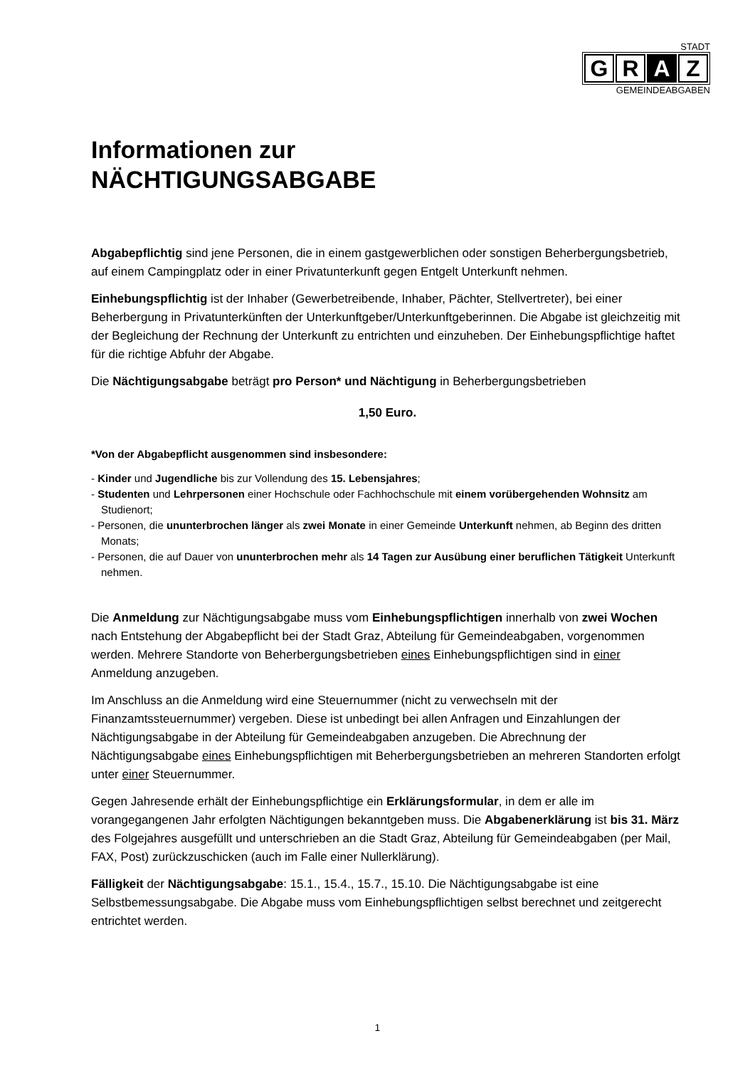STADT
G R A Z
GEMEINDEABGABEN
Informationen zur
NÄCHTIGUNGSABGABE
Abgabepflichtig sind jene Personen, die in einem gastgewerblichen oder sonstigen Beherbergungsbetrieb, auf einem Campingplatz oder in einer Privatunterkunft gegen Entgelt Unterkunft nehmen.
Einhebungspflichtig ist der Inhaber (Gewerbetreibende, Inhaber, Pächter, Stellvertreter), bei einer Beherbergung in Privatunterkünften der Unterkunftgeber/Unterkunftgeberinnen. Die Abgabe ist gleichzeitig mit der Begleichung der Rechnung der Unterkunft zu entrichten und einzuheben. Der Einhebungspflichtige haftet für die richtige Abfuhr der Abgabe.
Die Nächtigungsabgabe beträgt pro Person* und Nächtigung in Beherbergungsbetrieben
1,50 Euro.
*Von der Abgabepflicht ausgenommen sind insbesondere:
- Kinder und Jugendliche bis zur Vollendung des 15. Lebensjahres;
- Studenten und Lehrpersonen einer Hochschule oder Fachhochschule mit einem vorübergehenden Wohnsitz am Studienort;
- Personen, die ununterbrochen länger als zwei Monate in einer Gemeinde Unterkunft nehmen, ab Beginn des dritten Monats;
- Personen, die auf Dauer von ununterbrochen mehr als 14 Tagen zur Ausübung einer beruflichen Tätigkeit Unterkunft nehmen.
Die Anmeldung zur Nächtigungsabgabe muss vom Einhebungspflichtigen innerhalb von zwei Wochen nach Entstehung der Abgabepflicht bei der Stadt Graz, Abteilung für Gemeindeabgaben, vorgenommen werden. Mehrere Standorte von Beherbergungsbetrieben eines Einhebungspflichtigen sind in einer Anmeldung anzugeben.
Im Anschluss an die Anmeldung wird eine Steuernummer (nicht zu verwechseln mit der Finanzamtssteuernummer) vergeben. Diese ist unbedingt bei allen Anfragen und Einzahlungen der Nächtigungsabgabe in der Abteilung für Gemeindeabgaben anzugeben. Die Abrechnung der Nächtigungsabgabe eines Einhebungspflichtigen mit Beherbergungsbetrieben an mehreren Standorten erfolgt unter einer Steuernummer.
Gegen Jahresende erhält der Einhebungspflichtige ein Erklärungsformular, in dem er alle im vorangegangenen Jahr erfolgten Nächtigungen bekanntgeben muss. Die Abgabenerklärung ist bis 31. März des Folgejahres ausgefüllt und unterschrieben an die Stadt Graz, Abteilung für Gemeindeabgaben (per Mail, FAX, Post) zurückzuschicken (auch im Falle einer Nullerklärung).
Fälligkeit der Nächtigungsabgabe: 15.1., 15.4., 15.7., 15.10. Die Nächtigungsabgabe ist eine Selbstbemessungsabgabe. Die Abgabe muss vom Einhebungspflichtigen selbst berechnet und zeitgerecht entrichtet werden.
1